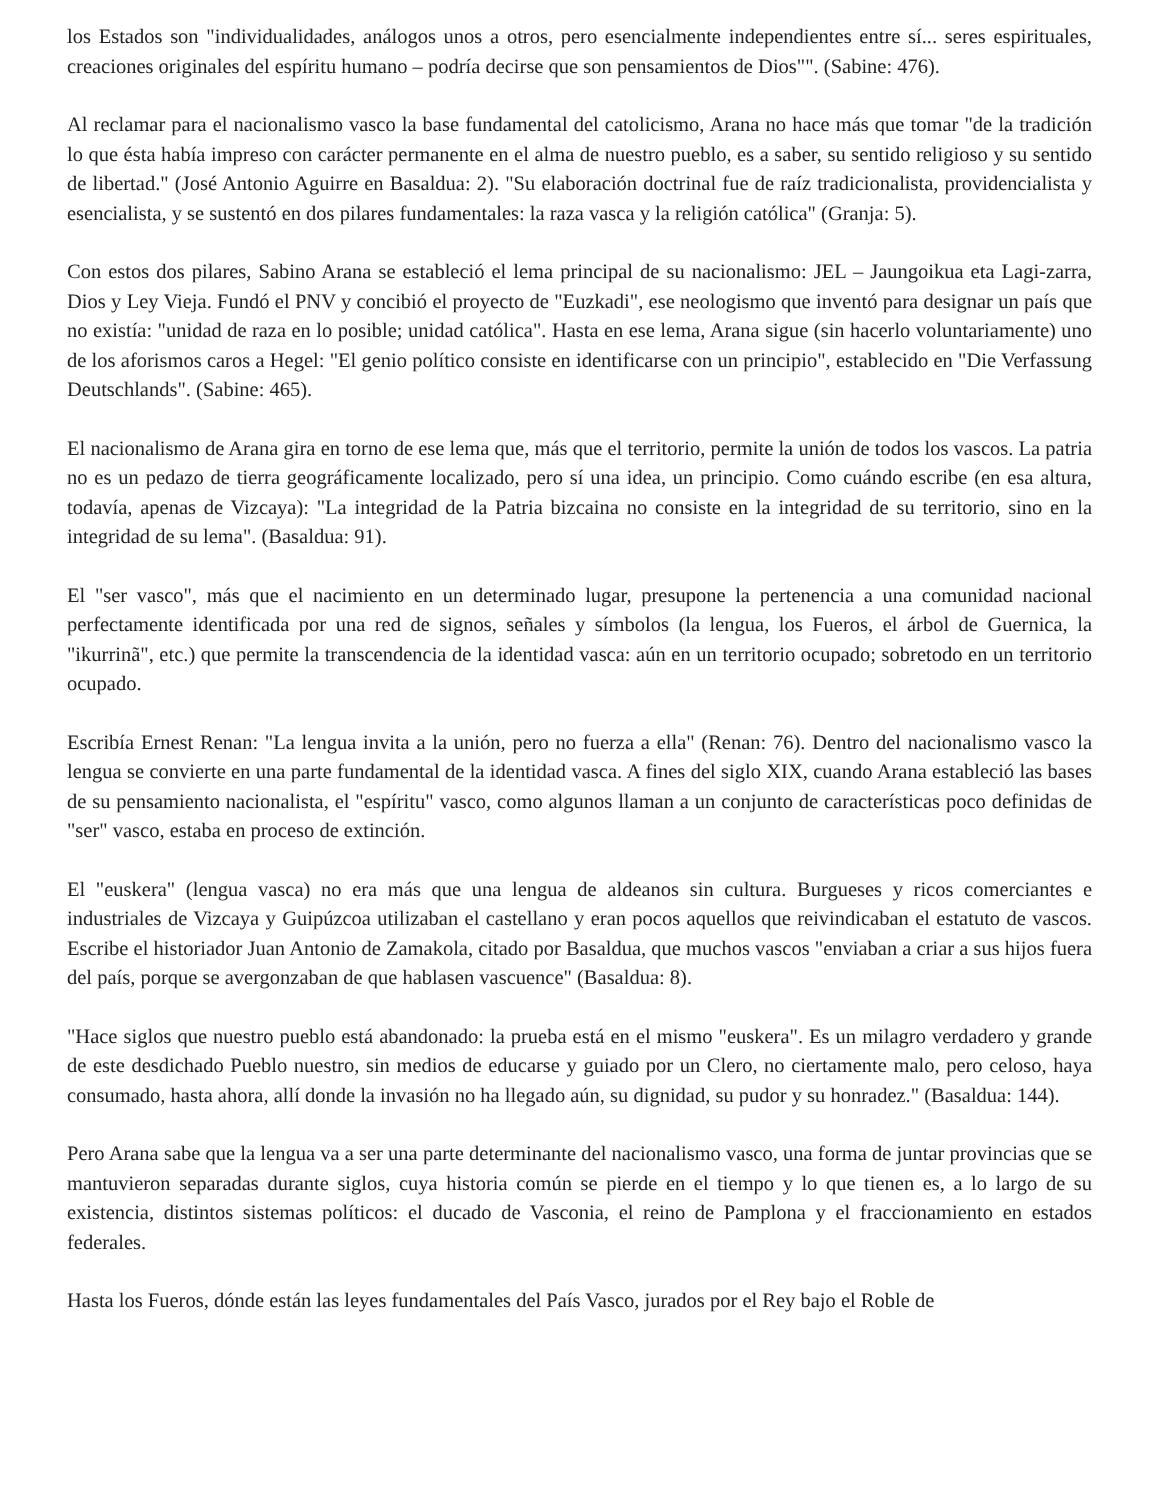los Estados son "individualidades, análogos unos a otros, pero esencialmente independientes entre sí... seres espirituales, creaciones originales del espíritu humano – podría decirse que son pensamientos de Dios"". (Sabine: 476).
Al reclamar para el nacionalismo vasco la base fundamental del catolicismo, Arana no hace más que tomar "de la tradición lo que ésta había impreso con carácter permanente en el alma de nuestro pueblo, es a saber, su sentido religioso y su sentido de libertad." (José Antonio Aguirre en Basaldua: 2). "Su elaboración doctrinal fue de raíz tradicionalista, providencialista y esencialista, y se sustentó en dos pilares fundamentales: la raza vasca y la religión católica" (Granja: 5).
Con estos dos pilares, Sabino Arana se estableció el lema principal de su nacionalismo: JEL – Jaungoikua eta Lagi-zarra, Dios y Ley Vieja. Fundó el PNV y concibió el proyecto de "Euzkadi", ese neologismo que inventó para designar un país que no existía: "unidad de raza en lo posible; unidad católica". Hasta en ese lema, Arana sigue (sin hacerlo voluntariamente) uno de los aforismos caros a Hegel: "El genio político consiste en identificarse con un principio", establecido en "Die Verfassung Deutschlands". (Sabine: 465).
El nacionalismo de Arana gira en torno de ese lema que, más que el territorio, permite la unión de todos los vascos. La patria no es un pedazo de tierra geográficamente localizado, pero sí una idea, un principio. Como cuándo escribe (en esa altura, todavía, apenas de Vizcaya): "La integridad de la Patria bizcaina no consiste en la integridad de su territorio, sino en la integridad de su lema". (Basaldua: 91).
El "ser vasco", más que el nacimiento en un determinado lugar, presupone la pertenencia a una comunidad nacional perfectamente identificada por una red de signos, señales y símbolos (la lengua, los Fueros, el árbol de Guernica, la "ikurrinã", etc.) que permite la transcendencia de la identidad vasca: aún en un territorio ocupado; sobretodo en un territorio ocupado.
Escribía Ernest Renan: "La lengua invita a la unión, pero no fuerza a ella" (Renan: 76). Dentro del nacionalismo vasco la lengua se convierte en una parte fundamental de la identidad vasca. A fines del siglo XIX, cuando Arana estableció las bases de su pensamiento nacionalista, el "espíritu" vasco, como algunos llaman a un conjunto de características poco definidas de "ser" vasco, estaba en proceso de extinción.
El "euskera" (lengua vasca) no era más que una lengua de aldeanos sin cultura. Burgueses y ricos comerciantes e industriales de Vizcaya y Guipúzcoa utilizaban el castellano y eran pocos aquellos que reivindicaban el estatuto de vascos. Escribe el historiador Juan Antonio de Zamakola, citado por Basaldua, que muchos vascos "enviaban a criar a sus hijos fuera del país, porque se avergonzaban de que hablasen vascuence" (Basaldua: 8).
"Hace siglos que nuestro pueblo está abandonado: la prueba está en el mismo "euskera". Es un milagro verdadero y grande de este desdichado Pueblo nuestro, sin medios de educarse y guiado por un Clero, no ciertamente malo, pero celoso, haya consumado, hasta ahora, allí donde la invasión no ha llegado aún, su dignidad, su pudor y su honradez." (Basaldua: 144).
Pero Arana sabe que la lengua va a ser una parte determinante del nacionalismo vasco, una forma de juntar provincias que se mantuvieron separadas durante siglos, cuya historia común se pierde en el tiempo y lo que tienen es, a lo largo de su existencia, distintos sistemas políticos: el ducado de Vasconia, el reino de Pamplona y el fraccionamiento en estados federales.
Hasta los Fueros, dónde están las leyes fundamentales del País Vasco, jurados por el Rey bajo el Roble de